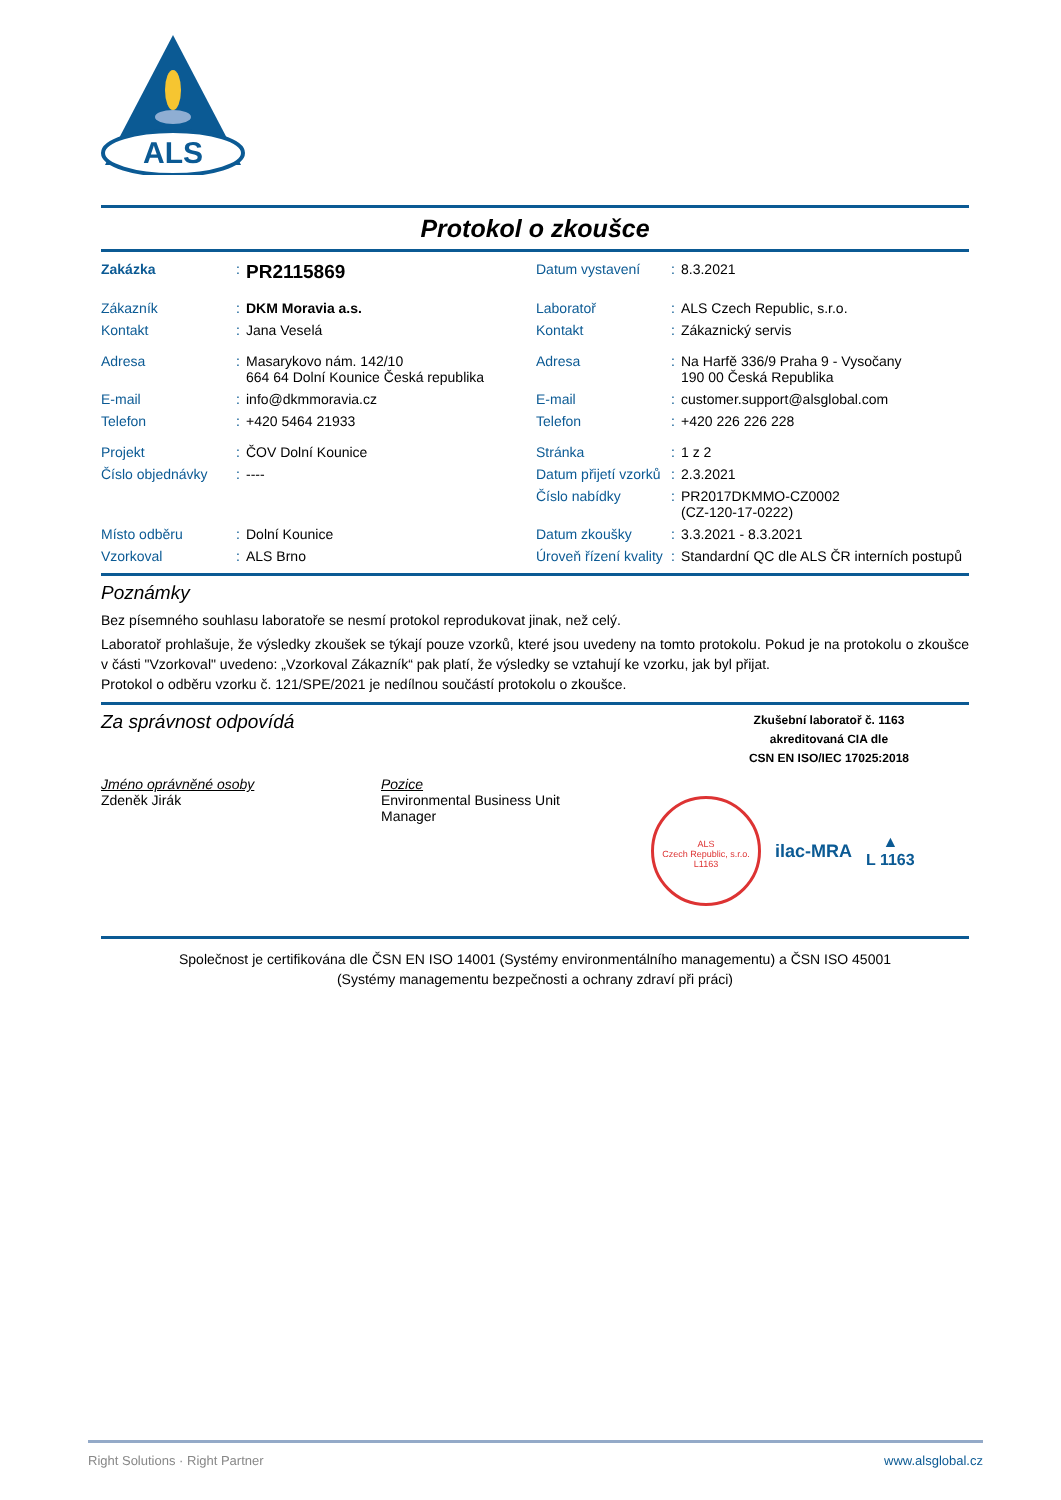ALS
Protokol o zkoušce
| Zakázka | : | PR2115869 | Datum vystavení | : | 8.3.2021 |
| Zákazník | : | DKM Moravia a.s. | Laboratoř | : | ALS Czech Republic, s.r.o. |
| Kontakt | : | Jana Veselá | Kontakt | : | Zákaznický servis |
| Adresa | : | Masarykovo nám. 142/10 664 64 Dolní Kounice Česká republika | Adresa | : | Na Harfě 336/9 Praha 9 - Vysočany 190 00 Česká Republika |
| E-mail | : | info@dkmmoravia.cz | E-mail | : | customer.support@alsglobal.com |
| Telefon | : | +420 5464 21933 | Telefon | : | +420 226 226 228 |
| Projekt | : | ČOV Dolní Kounice | Stránka | : | 1 z 2 |
| Číslo objednávky | : | ---- | Datum přijetí vzorků | : | 2.3.2021 |
| | | | Číslo nabídky | : | PR2017DKMMO-CZ0002 (CZ-120-17-0222) |
| Místo odběru | : | Dolní Kounice | Datum zkoušky | : | 3.3.2021 - 8.3.2021 |
| Vzorkoval | : | ALS Brno | Úroveň řízení kvality | : | Standardní QC dle ALS ČR interních postupů |
Poznámky
Bez písemného souhlasu laboratoře se nesmí protokol reprodukovat jinak, než celý.
Laboratoř prohlašuje, že výsledky zkoušek se týkají pouze vzorků, které jsou uvedeny na tomto protokolu. Pokud je na protokolu o zkoušce v části "Vzorkoval" uvedeno: „Vzorkoval Zákazník“ pak platí, že výsledky se vztahují ke vzorku, jak byl přijat.
Protokol o odběru vzorku č. 121/SPE/2021 je nedílnou součástí protokolu o zkoušce.
Za správnost odpovídá
Zkušební laboratoř č. 1163
akreditovaná CIA dle
CSN EN ISO/IEC 17025:2018
Jméno oprávněné osoby
Zdeněk Jirák
Pozice
Environmental Business Unit
Manager
ALS
Czech Republic, s.r.o.
L1163
ilac-MRA
▲
L 1163
Společnost je certifikována dle ČSN EN ISO 14001 (Systémy environmentálního managementu) a ČSN ISO 45001
(Systémy managementu bezpečnosti a ochrany zdraví při práci)
Right Solutions · Right Partner www.alsglobal.cz